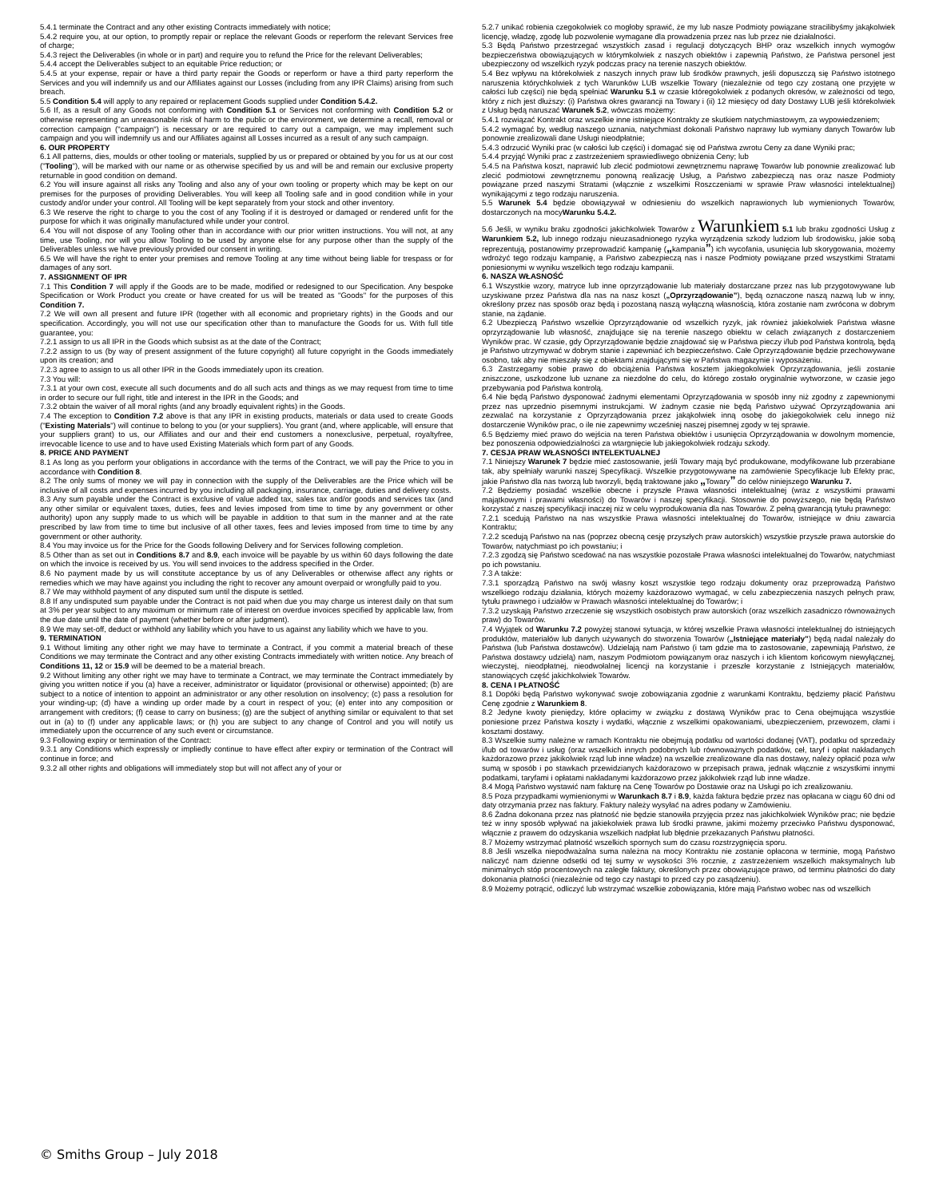5.4.1 terminate the Contract and any other existing Contracts immediately with notice;
5.4.2 require you, at our option, to promptly repair or replace the relevant Goods or reperform the relevant Services free of charge;
5.4.3 reject the Deliverables (in whole or in part) and require you to refund the Price for the relevant Deliverables;
5.4.4 accept the Deliverables subject to an equitable Price reduction; or
5.4.5 at your expense, repair or have a third party repair the Goods or reperform or have a third party reperform the Services and you will indemnify us and our Affiliates against our Losses (including from any IPR Claims) arising from such breach.
5.5 Condition 5.4 will apply to any repaired or replacement Goods supplied under Condition 5.4.2.
5.6 If, as a result of any Goods not conforming with Condition 5.1 or Services not conforming with Condition 5.2 or otherwise representing an unreasonable risk of harm to the public or the environment, we determine a recall, removal or correction campaign ("campaign") is necessary or are required to carry out a campaign, we may implement such campaign and you will indemnify us and our Affiliates against all Losses incurred as a result of any such campaign.
6. OUR PROPERTY
6.1 All patterns, dies, moulds or other tooling or materials, supplied by us or prepared or obtained by you for us at our cost ("Tooling"), will be marked with our name or as otherwise specified by us and will be and remain our exclusive property returnable in good condition on demand.
6.2 You will insure against all risks any Tooling and also any of your own tooling or property which may be kept on our premises for the purposes of providing Deliverables. You will keep all Tooling safe and in good condition while in your custody and/or under your control. All Tooling will be kept separately from your stock and other inventory.
6.3 We reserve the right to charge to you the cost of any Tooling if it is destroyed or damaged or rendered unfit for the purpose for which it was originally manufactured while under your control.
6.4 You will not dispose of any Tooling other than in accordance with our prior written instructions. You will not, at any time, use Tooling, nor will you allow Tooling to be used by anyone else for any purpose other than the supply of the Deliverables unless we have previously provided our consent in writing.
6.5 We will have the right to enter your premises and remove Tooling at any time without being liable for trespass or for damages of any sort.
7. ASSIGNMENT OF IPR
7.1 This Condition 7 will apply if the Goods are to be made, modified or redesigned to our Specification. Any bespoke Specification or Work Product you create or have created for us will be treated as "Goods" for the purposes of this Condition 7.
7.2 We will own all present and future IPR (together with all economic and proprietary rights) in the Goods and our specification. Accordingly, you will not use our specification other than to manufacture the Goods for us. With full title guarantee, you:
7.2.1 assign to us all IPR in the Goods which subsist as at the date of the Contract;
7.2.2 assign to us (by way of present assignment of the future copyright) all future copyright in the Goods immediately upon its creation; and
7.2.3 agree to assign to us all other IPR in the Goods immediately upon its creation.
7.3 You will:
7.3.1 at your own cost, execute all such documents and do all such acts and things as we may request from time to time in order to secure our full right, title and interest in the IPR in the Goods; and
7.3.2 obtain the waiver of all moral rights (and any broadly equivalent rights) in the Goods.
7.4 The exception to Condition 7.2 above is that any IPR in existing products, materials or data used to create Goods ("Existing Materials") will continue to belong to you (or your suppliers). You grant (and, where applicable, will ensure that your suppliers grant) to us, our Affiliates and our and their end customers a nonexclusive, perpetual, royaltyfree, irrevocable licence to use and to have used Existing Materials which form part of any Goods.
8. PRICE AND PAYMENT
8.1 As long as you perform your obligations in accordance with the terms of the Contract, we will pay the Price to you in accordance with Condition 8.
8.2 The only sums of money we will pay in connection with the supply of the Deliverables are the Price which will be inclusive of all costs and expenses incurred by you including all packaging, insurance, carriage, duties and delivery costs.
8.3 Any sum payable under the Contract is exclusive of value added tax, sales tax and/or goods and services tax (and any other similar or equivalent taxes, duties, fees and levies imposed from time to time by any government or other authority) upon any supply made to us which will be payable in addition to that sum in the manner and at the rate prescribed by law from time to time but inclusive of all other taxes, fees and levies imposed from time to time by any government or other authority.
8.4 You may invoice us for the Price for the Goods following Delivery and for Services following completion.
8.5 Other than as set out in Conditions 8.7 and 8.9, each invoice will be payable by us within 60 days following the date on which the invoice is received by us. You will send invoices to the address specified in the Order.
8.6 No payment made by us will constitute acceptance by us of any Deliverables or otherwise affect any rights or remedies which we may have against you including the right to recover any amount overpaid or wrongfully paid to you.
8.7 We may withhold payment of any disputed sum until the dispute is settled.
8.8 If any undisputed sum payable under the Contract is not paid when due you may charge us interest daily on that sum at 3% per year subject to any maximum or minimum rate of interest on overdue invoices specified by applicable law, from the due date until the date of payment (whether before or after judgment).
8.9 We may set-off, deduct or withhold any liability which you have to us against any liability which we have to you.
9. TERMINATION
9.1 Without limiting any other right we may have to terminate a Contract, if you commit a material breach of these Conditions we may terminate the Contract and any other existing Contracts immediately with written notice. Any breach of Conditions 11, 12 or 15.9 will be deemed to be a material breach.
9.2 Without limiting any other right we may have to terminate a Contract, we may terminate the Contract immediately by giving you written notice if you (a) have a receiver, administrator or liquidator (provisional or otherwise) appointed; (b) are subject to a notice of intention to appoint an administrator or any other resolution on insolvency; (c) pass a resolution for your winding-up; (d) have a winding up order made by a court in respect of you; (e) enter into any composition or arrangement with creditors; (f) cease to carry on business; (g) are the subject of anything similar or equivalent to that set out in (a) to (f) under any applicable laws; or (h) you are subject to any change of Control and you will notify us immediately upon the occurrence of any such event or circumstance.
9.3 Following expiry or termination of the Contract:
9.3.1 any Conditions which expressly or impliedly continue to have effect after expiry or termination of the Contract will continue in force; and
9.3.2 all other rights and obligations will immediately stop but will not affect any of your or
5.2.7 unikać robienia czegokolwiek co mogłoby sprawić, że my lub nasze Podmioty powiązane stracilibyśmy jakąkolwiek licencję, władzę, zgodę lub pozwolenie wymagane dla prowadzenia przez nas lub przez nie działalności.
5.3 Będą Państwo przestrzegać wszystkich zasad i regulacji dotyczących BHP oraz wszelkich innych wymogów bezpieczeństwa obowiązujących w którymkolwiek z naszych obiektów i zapewnią Państwo, że Państwa personel jest ubezpieczony od wszelkich ryzyk podczas pracy na terenie naszych obiektów.
5.4 Bez wpływu na którekolwiek z naszych innych praw lub środków prawnych, jeśli dopuszczą się Państwo istotnego naruszenia którychkolwiek z tych Warunków LUB wszelkie Towary (niezależnie od tego czy zostaną one przyjęte w całości lub części) nie będą spełniać Warunku 5.1 w czasie któregokolwiek z podanych okresów, w zależności od tego, który z nich jest dłuższy: (i) Państwa okres gwarancji na Towary i (ii) 12 miesięcy od daty Dostawy LUB jeśli którekolwiek z Usług będą naruszać Warunek 5.2, wówczas możemy:
5.4.1 rozwiązać Kontrakt oraz wszelkie inne istniejące Kontrakty ze skutkiem natychmiastowym, za wypowiedzeniem;
5.4.2 wymagać by, według naszego uznania, natychmiast dokonali Państwo naprawy lub wymiany danych Towarów lub ponownie zrealizowali dane Usługi nieodpłatnie;
5.4.3 odrzucić Wyniki prac (w całości lub części) i domagać się od Państwa zwrotu Ceny za dane Wyniki prac;
5.4.4 przyjąć Wyniki prac z zastrzeżeniem sprawiedliwego obniżenia Ceny; lub
5.4.5 na Państwa koszt, naprawić lub zlecić podmiotowi zewnętrznemu naprawę Towarów lub ponownie zrealizować lub zlecić podmiotowi zewnętrznemu ponowną realizację Usług, a Państwo zabezpieczą nas oraz nasze Podmioty powiązane przed naszymi Stratami (włącznie z wszelkimi Roszczeniami w sprawie Praw własności intelektualnej) wynikającymi z tego rodzaju naruszenia.
5.5 Warunek 5.4 będzie obowiązywał w odniesieniu do wszelkich naprawionych lub wymienionych Towarów, dostarczonych na mocyWarunku 5.4.2.
5.6 Jeśli, w wyniku braku zgodności jakichkolwiek Towarów z Warunkiem 5.1 lub braku zgodności Usług z Warunkiem 5.2, lub innego rodzaju nieuzasadnionego ryzyka wyrządzenia szkody ludziom lub środowisku, jakie sobą reprezentują, postanowimy przeprowadzić kampanię („kampania”) ich wycofania, usunięcia lub skorygowania, możemy wdrożyć tego rodzaju kampanię, a Państwo zabezpieczą nas i nasze Podmioty powiązane przed wszystkimi Stratami poniesionymi w wyniku wszelkich tego rodzaju kampanii.
6. NASZA WŁASNOŚĆ
6.1 Wszystkie wzory, matryce lub inne oprzyrządowanie lub materiały dostarczane przez nas lub przygotowywane lub uzyskiwane przez Państwa dla nas na nasz koszt („Oprzyrządowanie”), będą oznaczone naszą nazwą lub w inny, określony przez nas sposób oraz będą i pozostaną naszą wyłączną własnością, która zostanie nam zwrócona w dobrym stanie, na żądanie.
6.2 Ubezpieczą Państwo wszelkie Oprzyrządowanie od wszelkich ryzyk, jak również jakiekolwiek Państwa własne oprzyrządowanie lub własność, znajdujące się na terenie naszego obiektu w celach związanych z dostarczeniem Wyników prac. W czasie, gdy Oprzyrządowanie będzie znajdować się w Państwa pieczy i/lub pod Państwa kontrolą, będą je Państwo utrzymywać w dobrym stanie i zapewniać ich bezpieczeństwo. Całe Oprzyrządowanie będzie przechowywane osobno, tak aby nie mieszały się z obiektami znajdującymi się w Państwa magazynie i wyposażeniu.
6.3 Zastrzegamy sobie prawo do obciążenia Państwa kosztem jakiegokolwiek Oprzyrządowania, jeśli zostanie zniszczone, uszkodzone lub uznane za niezdolne do celu, do którego zostało oryginalnie wytworzone, w czasie jego przebywania pod Państwa kontrolą.
6.4 Nie będą Państwo dysponować żadnymi elementami Oprzyrządowania w sposób inny niż zgodny z zapewnionymi przez nas uprzednio pisemnymi instrukcjami. W żadnym czasie nie będą Państwo używać Oprzyrządowania ani zezwalać na korzystanie z Oprzyrządowania przez jakąkolwiek inną osobę do jakiegokolwiek celu innego niż dostarczenie Wyników prac, o ile nie zapewnimy wcześniej naszej pisemnej zgody w tej sprawie.
6.5 Będziemy mieć prawo do wejścia na teren Państwa obiektów i usunięcia Oprzyrządowania w dowolnym momencie, bez ponoszenia odpowiedzialności za wtargnięcie lub jakiegokolwiek rodzaju szkody.
7. CESJA PRAW WŁASNOŚCI INTELEKTUALNEJ
7.1 Niniejszy Warunek 7 będzie mieć zastosowanie, jeśli Towary mają być produkowane, modyfikowane lub przerabiane tak, aby spełniały warunki naszej Specyfikacji. Wszelkie przygotowywane na zamówienie Specyfikacje lub Efekty prac, jakie Państwo dla nas tworzą lub tworzyli, będą traktowane jako „Towary” do celów niniejszego Warunku 7.
7.2 Będziemy posiadać wszelkie obecne i przyszłe Prawa własności intelektualnej (wraz z wszystkimi prawami majątkowymi i prawami własności) do Towarów i naszej specyfikacji. Stosownie do powyższego, nie będą Państwo korzystać z naszej specyfikacji inaczej niż w celu wyprodukowania dla nas Towarów. Z pełną gwarancją tytułu prawnego:
7.2.1 scedują Państwo na nas wszystkie Prawa własności intelektualnej do Towarów, istniejące w dniu zawarcia Kontraktu;
7.2.2 scedują Państwo na nas (poprzez obecną cesję przyszłych praw autorskich) wszystkie przyszłe prawa autorskie do Towarów, natychmiast po ich powstaniu; i
7.2.3 zgodzą się Państwo scedować na nas wszystkie pozostałe Prawa własności intelektualnej do Towarów, natychmiast po ich powstaniu.
7.3 A także:
7.3.1 sporządzą Państwo na swój własny koszt wszystkie tego rodzaju dokumenty oraz przeprowadzą Państwo wszelkiego rodzaju działania, których możemy każdorazowo wymagać, w celu zabezpieczenia naszych pełnych praw, tytułu prawnego i udziałów w Prawach własności intelektualnej do Towarów; i
7.3.2 uzyskają Państwo zrzeczenie się wszystkich osobistych praw autorskich (oraz wszelkich zasadniczo równoważnych praw) do Towarów.
7.4 Wyjątek od Warunku 7.2 powyżej stanowi sytuacja, w której wszelkie Prawa własności intelektualnej do istniejących produktów, materiałów lub danych używanych do stworzenia Towarów („Istniejące materiały”) będą nadal należały do Państwa (lub Państwa dostawców). Udzielają nam Państwo (i tam gdzie ma to zastosowanie, zapewniają Państwo, że Państwa dostawcy udzielą) nam, naszym Podmiotom powiązanym oraz naszych i ich klientom końcowym niewyłącznej, wieczystej, nieodpłatnej, nieodwołalnej licencji na korzystanie i przeszłe korzystanie z Istniejących materiałów, stanowiących część jakichkolwiek Towarów.
8. CENA I PŁATNOŚĆ
8.1 Dopóki będą Państwo wykonywać swoje zobowiązania zgodnie z warunkami Kontraktu, będziemy płacić Państwu Cenę zgodnie z Warunkiem 8.
8.2 Jedyne kwoty pieniędzy, które opłacimy w związku z dostawą Wyników prac to Cena obejmująca wszystkie poniesione przez Państwa koszty i wydatki, włącznie z wszelkimi opakowaniami, ubezpieczeniem, przewozem, cłami i kosztami dostawy.
8.3 Wszelkie sumy należne w ramach Kontraktu nie obejmują podatku od wartości dodanej (VAT), podatku od sprzedaży i/lub od towarów i usług (oraz wszelkich innych podobnych lub równoważnych podatków, ceł, taryf i opłat nakładanych każdorazowo przez jakikolwiek rząd lub inne władze) na wszelkie zrealizowane dla nas dostawy, należy opłacić poza w/w sumą w sposób i po stawkach przewidzianych każdorazowo w przepisach prawa, jednak włącznie z wszystkimi innymi podatkami, taryfami i opłatami nakładanymi każdorazowo przez jakikolwiek rząd lub inne władze.
8.4 Mogą Państwo wystawić nam fakturę na Cenę Towarów po Dostawie oraz na Usługi po ich zrealizowaniu.
8.5 Poza przypadkami wymienionymi w Warunkach 8.7 i 8.9, każda faktura będzie przez nas opłacana w ciągu 60 dni od daty otrzymania przez nas faktury. Faktury należy wysyłać na adres podany w Zamówieniu.
8.6 Żadna dokonana przez nas płatność nie będzie stanowiła przyjęcia przez nas jakichkolwiek Wyników prac; nie będzie też w inny sposób wpływać na jakiekolwiek prawa lub środki prawne, jakimi możemy przeciwko Państwu dysponować, włącznie z prawem do odzyskania wszelkich nadpłat lub błędnie przekazanych Państwu płatności.
8.7 Możemy wstrzymać płatność wszelkich spornych sum do czasu rozstrzygnięcia sporu.
8.8 Jeśli wszelka niepodważalna suma należna na mocy Kontraktu nie zostanie opłacona w terminie, mogą Państwo naliczyć nam dzienne odsetki od tej sumy w wysokości 3% rocznie, z zastrzeżeniem wszelkich maksymalnych lub minimalnych stóp procentowych na zaległe faktury, określonych przez obowiązujące prawo, od terminu płatności do daty dokonania płatności (niezależnie od tego czy nastąpi to przed czy po zasądzeniu).
8.9 Możemy potrącić, odliczyć lub wstrzymać wszelkie zobowiązania, które mają Państwo wobec nas od wszelkich
© Smiths Group – July 2018